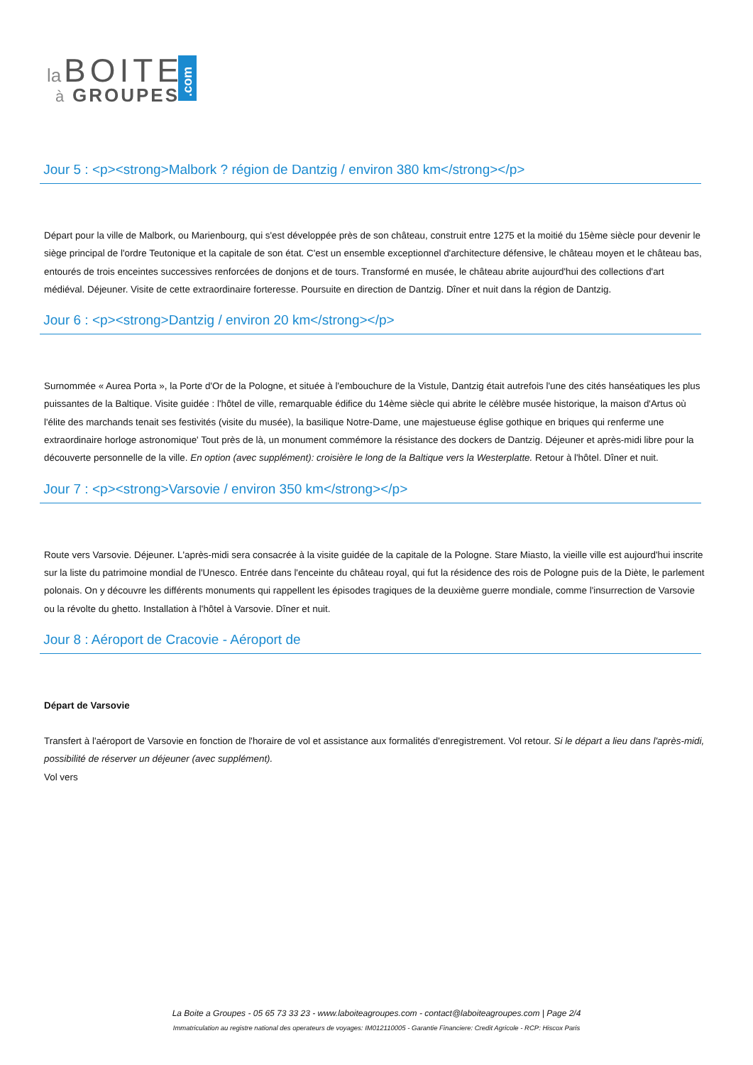la
BOITE
à
GROUPES
.com
Jour 5 : <p><strong>Malbork ? région de Dantzig / environ 380 km</strong></p>
Départ pour la ville de Malbork, ou Marienbourg, qui s'est développée près de son château, construit entre 1275 et la moitié du 15ème siècle pour devenir le siège principal de l'ordre Teutonique et la capitale de son état. C'est un ensemble exceptionnel d'architecture défensive, le château moyen et le château bas, entourés de trois enceintes successives renforcées de donjons et de tours. Transformé en musée, le château abrite aujourd'hui des collections d'art médiéval. Déjeuner. Visite de cette extraordinaire forteresse. Poursuite en direction de Dantzig. Dîner et nuit dans la région de Dantzig.
Jour 6 : <p><strong>Dantzig / environ 20 km</strong></p>
Surnommée « Aurea Porta », la Porte d'Or de la Pologne, et située à l'embouchure de la Vistule, Dantzig était autrefois l'une des cités hanséatiques les plus puissantes de la Baltique. Visite guidée : l'hôtel de ville, remarquable édifice du 14ème siècle qui abrite le célèbre musée historique, la maison d'Artus où l'élite des marchands tenait ses festivités (visite du musée), la basilique Notre-Dame, une majestueuse église gothique en briques qui renferme une extraordinaire horloge astronomique' Tout près de là, un monument commémore la résistance des dockers de Dantzig. Déjeuner et après-midi libre pour la découverte personnelle de la ville. En option (avec supplément): croisière le long de la Baltique vers la Westerplatte. Retour à l'hôtel. Dîner et nuit.
Jour 7 : <p><strong>Varsovie / environ 350 km</strong></p>
Route vers Varsovie. Déjeuner. L'après-midi sera consacrée à la visite guidée de la capitale de la Pologne. Stare Miasto, la vieille ville est aujourd'hui inscrite sur la liste du patrimoine mondial de l'Unesco. Entrée dans l'enceinte du château royal, qui fut la résidence des rois de Pologne puis de la Diète, le parlement polonais. On y découvre les différents monuments qui rappellent les épisodes tragiques de la deuxième guerre mondiale, comme l'insurrection de Varsovie ou la révolte du ghetto. Installation à l'hôtel à Varsovie. Dîner et nuit.
Jour 8 : Aéroport de Cracovie - Aéroport de
Départ de Varsovie
Transfert à l'aéroport de Varsovie en fonction de l'horaire de vol et assistance aux formalités d'enregistrement. Vol retour. Si le départ a lieu dans l'après-midi, possibilité de réserver un déjeuner (avec supplément).
Vol vers
La Boite a Groupes - 05 65 73 33 23 - www.laboiteagroupes.com - contact@laboiteagroupes.com | Page 2/4
Immatriculation au registre national des operateurs de voyages: IM012110005 - Garantie Financiere: Credit Agricole - RCP: Hiscox Paris